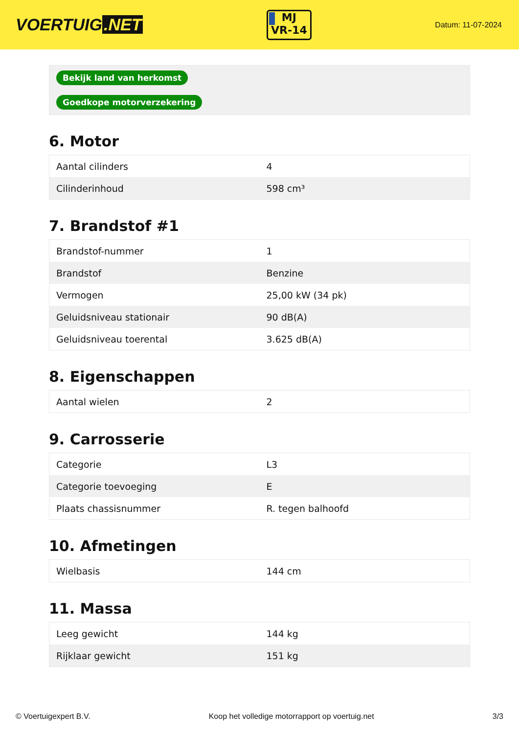VOERTUIG.NET
MJ
VR-14
Datum: 11-07-2024
| Bekijk land van herkomst |
| Goedkope motorverzekering |
6. Motor
| Aantal cilinders | 4 |
| Cilinderinhoud | 598 cm³ |
7. Brandstof #1
| Brandstof-nummer | 1 |
| Brandstof | Benzine |
| Vermogen | 25,00 kW (34 pk) |
| Geluidsniveau stationair | 90 dB(A) |
| Geluidsniveau toerental | 3.625 dB(A) |
8. Eigenschappen
| Aantal wielen | 2 |
9. Carrosserie
| Categorie | L3 |
| Categorie toevoeging | E |
| Plaats chassisnummer | R. tegen balhoofd |
10. Afmetingen
| Wielbasis | 144 cm |
11. Massa
| Leeg gewicht | 144 kg |
| Rijklaar gewicht | 151 kg |
© Voertuigexpert B.V. Koop het volledige motorrapport op voertuig.net 3/3